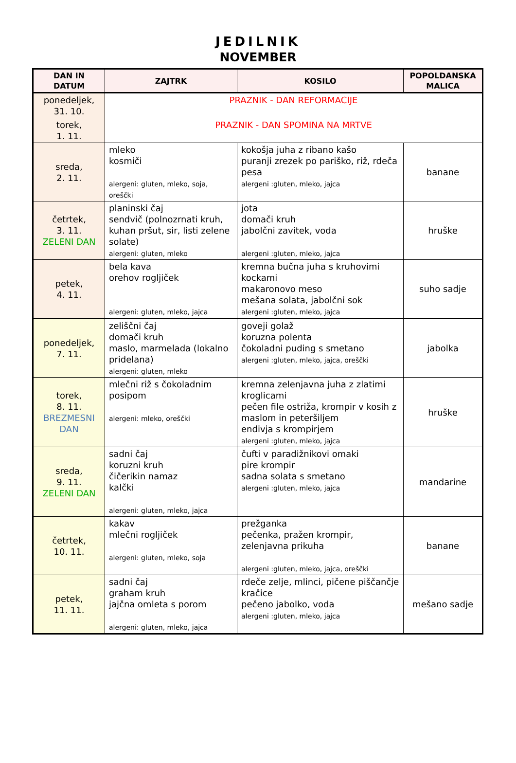JEDILNIK
NOVEMBER
| DAN IN DATUM | ZAJTRK | KOSILO | POPOLDANSKA MALICA |
| --- | --- | --- | --- |
| ponedeljek, 31. 10. | PRAZNIK - DAN REFORMACIJE | | |
| torek, 1. 11. | PRAZNIK - DAN SPOMINA NA MRTVE | | |
| sreda, 2. 11. | mleko kosmiči alergeni: gluten, mleko, soja, oreščki | kokošja juha z ribano kašo puranji zrezek po pariško, riž, rdeča pesa alergeni :gluten, mleko, jajca | banane |
| četrtek, 3. 11. ZELENI DAN | planinski čaj sendvič (polnozrnati kruh, kuhan pršut, sir, listi zelene solate) alergeni: gluten, mleko | jota domači kruh jabolčni zavitek, voda alergeni :gluten, mleko, jajca | hruške |
| petek, 4. 11. | bela kava orehov rogljiček alergeni: gluten, mleko, jajca | kremna bučna juha s kruhovimi kockami makaronovo meso mešana solata, jabolčni sok alergeni :gluten, mleko, jajca | suho sadje |
| ponedeljek, 7. 11. | zeliščni čaj domači kruh maslo, marmelada (lokalno pridelana) alergeni: gluten, mleko | goveji golaž koruzna polenta čokoladni puding s smetano alergeni :gluten, mleko, jajca, oreščki | jabolka |
| torek, 8. 11. BREZMESNI DAN | mlečni riž s čokoladnim posipom alergeni: mleko, oreščki | kremna zelenjavna juha z zlatimi kroglicami pečen file ostriža, krompir v kosih z maslom in peteršiljem endivja s krompirjem alergeni :gluten, mleko, jajca | hruške |
| sreda, 9. 11. ZELENI DAN | sadni čaj koruzni kruh čičerikin namaz kalčki alergeni: gluten, mleko, jajca | čufti v paradižnikovi omaki pire krompir sadna solata s smetano alergeni :gluten, mleko, jajca | mandarine |
| četrtek, 10. 11. | kakav mlečni rogljiček alergeni: gluten, mleko, soja | prežganka pečenka, pražen krompir, zelenjavna prikuha alergeni :gluten, mleko, jajca, oreščki | banane |
| petek, 11. 11. | sadni čaj graham kruh jajčna omleta s porom alergeni: gluten, mleko, jajca | rdeče zelje, mlinci, pičene piščančje kračice pečeno jabolko, voda alergeni :gluten, mleko, jajca | mešano sadje |